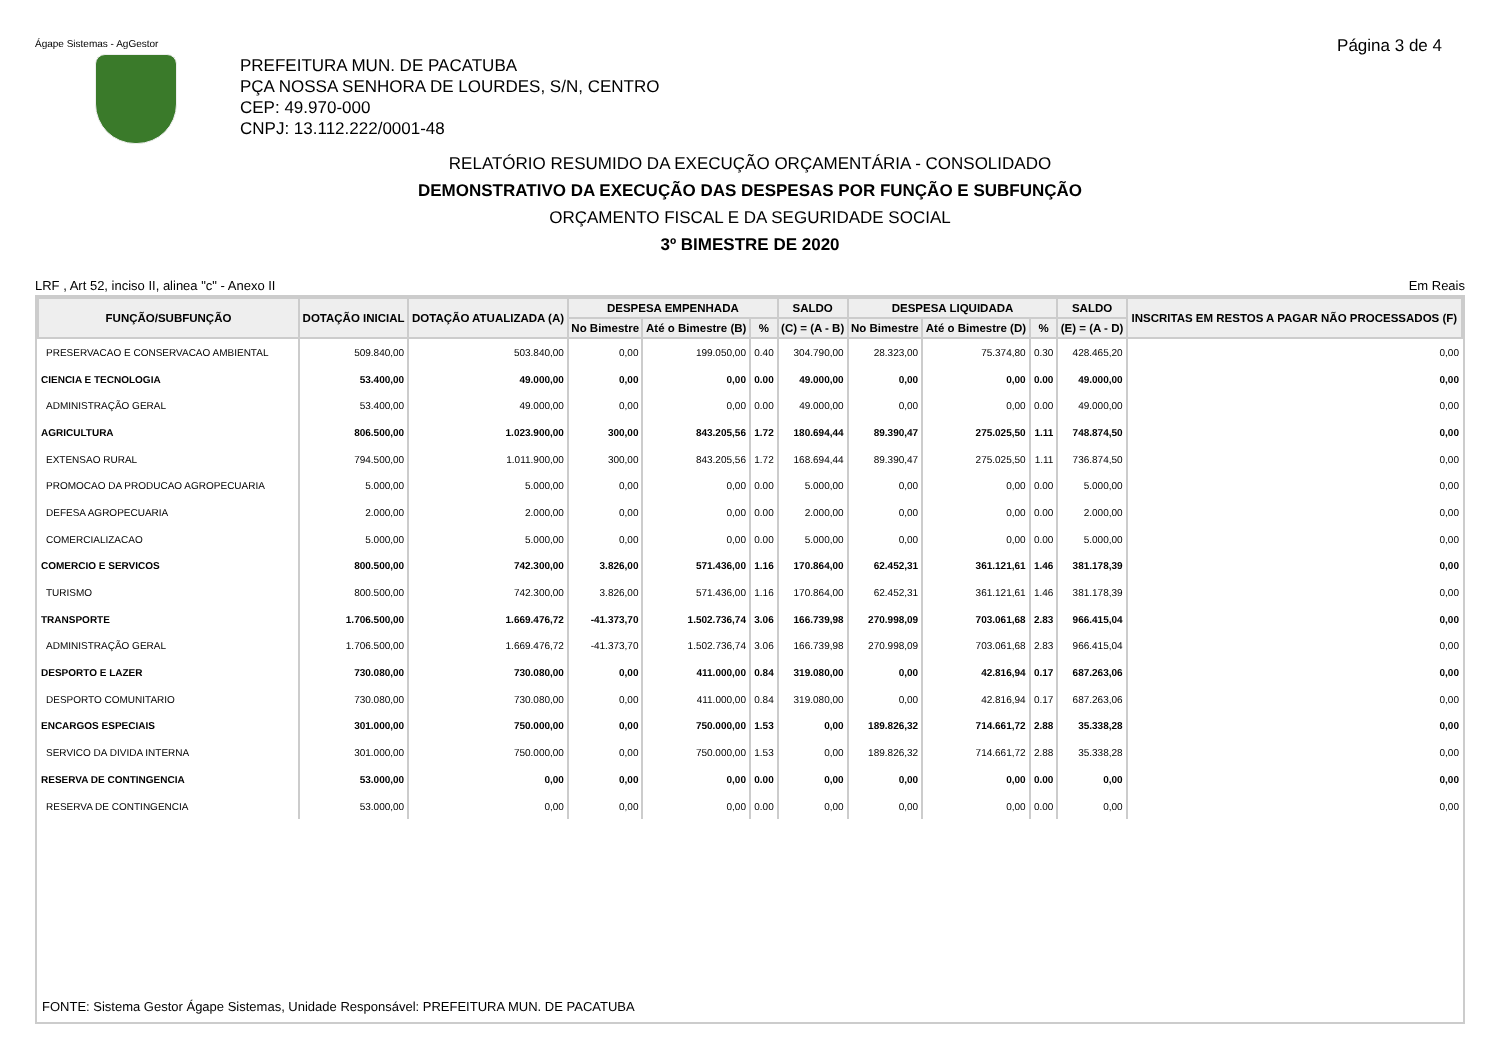Ágape Sistemas - AgGestor Página 3 de 4
PREFEITURA MUN. DE PACATUBA
PÇA NOSSA SENHORA DE LOURDES, S/N, CENTRO
CEP: 49.970-000
CNPJ: 13.112.222/0001-48
RELATÓRIO RESUMIDO DA EXECUÇÃO ORÇAMENTÁRIA - CONSOLIDADO
DEMONSTRATIVO DA EXECUÇÃO DAS DESPESAS POR FUNÇÃO E SUBFUNÇÃO
ORÇAMENTO FISCAL E DA SEGURIDADE SOCIAL
3º BIMESTRE DE 2020
LRF , Art 52, inciso II, alinea "c" - Anexo II Em Reais
| FUNÇÃO/SUBFUNÇÃO | DOTAÇÃO INICIAL | DOTAÇÃO ATUALIZADA (A) | DESPESA EMPENHADA | | | SALDO | DESPESA LIQUIDADA | | | SALDO | INSCRITAS EM RESTOS A PAGAR NÃO PROCESSADOS (F) |
| --- | --- | --- | --- | --- | --- | --- | --- | --- | --- | --- | --- |
| | | | No Bimestre | Até o Bimestre (B) | % | (C) = (A - B) | No Bimestre | Até o Bimestre (D) | % | (E) = (A - D) | |
| PRESERVACAO E CONSERVACAO AMBIENTAL | 509.840,00 | 503.840,00 | 0,00 | 199.050,00 | 0.40 | 304.790,00 | 28.323,00 | 75.374,80 | 0.30 | 428.465,20 | 0,00 |
| CIENCIA E TECNOLOGIA | 53.400,00 | 49.000,00 | 0,00 | 0,00 | 0.00 | 49.000,00 | 0,00 | 0,00 | 0.00 | 49.000,00 | 0,00 |
| ADMINISTRAÇÃO GERAL | 53.400,00 | 49.000,00 | 0,00 | 0,00 | 0.00 | 49.000,00 | 0,00 | 0,00 | 0.00 | 49.000,00 | 0,00 |
| AGRICULTURA | 806.500,00 | 1.023.900,00 | 300,00 | 843.205,56 | 1.72 | 180.694,44 | 89.390,47 | 275.025,50 | 1.11 | 748.874,50 | 0,00 |
| EXTENSAO RURAL | 794.500,00 | 1.011.900,00 | 300,00 | 843.205,56 | 1.72 | 168.694,44 | 89.390,47 | 275.025,50 | 1.11 | 736.874,50 | 0,00 |
| PROMOCAO DA PRODUCAO AGROPECUARIA | 5.000,00 | 5.000,00 | 0,00 | 0,00 | 0.00 | 5.000,00 | 0,00 | 0,00 | 0.00 | 5.000,00 | 0,00 |
| DEFESA AGROPECUARIA | 2.000,00 | 2.000,00 | 0,00 | 0,00 | 0.00 | 2.000,00 | 0,00 | 0,00 | 0.00 | 2.000,00 | 0,00 |
| COMERCIALIZACAO | 5.000,00 | 5.000,00 | 0,00 | 0,00 | 0.00 | 5.000,00 | 0,00 | 0,00 | 0.00 | 5.000,00 | 0,00 |
| COMERCIO E SERVICOS | 800.500,00 | 742.300,00 | 3.826,00 | 571.436,00 | 1.16 | 170.864,00 | 62.452,31 | 361.121,61 | 1.46 | 381.178,39 | 0,00 |
| TURISMO | 800.500,00 | 742.300,00 | 3.826,00 | 571.436,00 | 1.16 | 170.864,00 | 62.452,31 | 361.121,61 | 1.46 | 381.178,39 | 0,00 |
| TRANSPORTE | 1.706.500,00 | 1.669.476,72 | -41.373,70 | 1.502.736,74 | 3.06 | 166.739,98 | 270.998,09 | 703.061,68 | 2.83 | 966.415,04 | 0,00 |
| ADMINISTRAÇÃO GERAL | 1.706.500,00 | 1.669.476,72 | -41.373,70 | 1.502.736,74 | 3.06 | 166.739,98 | 270.998,09 | 703.061,68 | 2.83 | 966.415,04 | 0,00 |
| DESPORTO E LAZER | 730.080,00 | 730.080,00 | 0,00 | 411.000,00 | 0.84 | 319.080,00 | 0,00 | 42.816,94 | 0.17 | 687.263,06 | 0,00 |
| DESPORTO COMUNITARIO | 730.080,00 | 730.080,00 | 0,00 | 411.000,00 | 0.84 | 319.080,00 | 0,00 | 42.816,94 | 0.17 | 687.263,06 | 0,00 |
| ENCARGOS ESPECIAIS | 301.000,00 | 750.000,00 | 0,00 | 750.000,00 | 1.53 | 0,00 | 189.826,32 | 714.661,72 | 2.88 | 35.338,28 | 0,00 |
| SERVICO DA DIVIDA INTERNA | 301.000,00 | 750.000,00 | 0,00 | 750.000,00 | 1.53 | 0,00 | 189.826,32 | 714.661,72 | 2.88 | 35.338,28 | 0,00 |
| RESERVA DE CONTINGENCIA | 53.000,00 | 0,00 | 0,00 | 0,00 | 0.00 | 0,00 | 0,00 | 0,00 | 0.00 | 0,00 | 0,00 |
| RESERVA DE CONTINGENCIA | 53.000,00 | 0,00 | 0,00 | 0,00 | 0.00 | 0,00 | 0,00 | 0,00 | 0.00 | 0,00 | 0,00 |
FONTE: Sistema Gestor Ágape Sistemas, Unidade Responsável: PREFEITURA MUN. DE PACATUBA